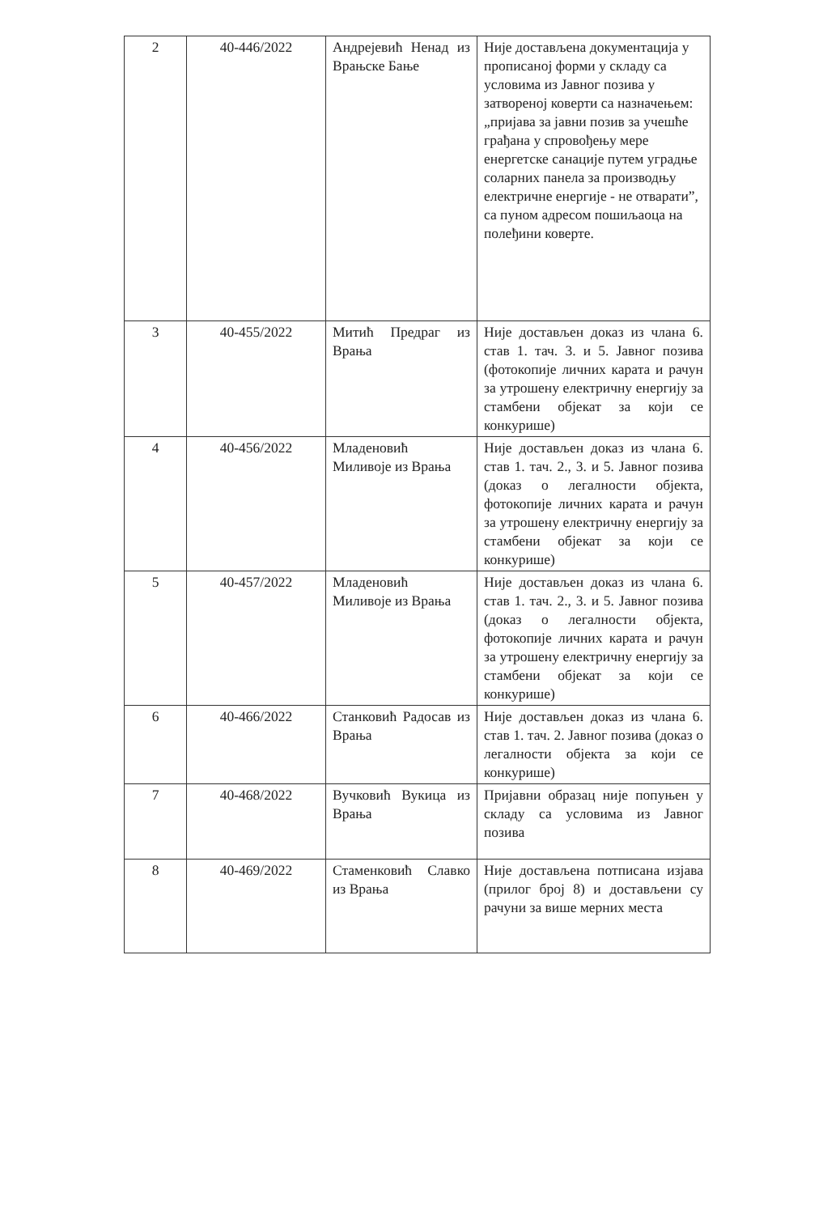| 2 | 40-446/2022 | Андрејевић Ненад из Врањске Бање | Није достављена документација у прописаној форми у складу са условима из Јавног позива у затвореној коверти са назначењем: „пријава за јавни позив за учешће грађана у спровођењу мере енергетске санације путем уградње соларних панела за производњу електричне енергије - не отварати”, са пуном адресом пошиљаоца на полеђини коверте. |
| 3 | 40-455/2022 | Митић Предраг из Врања | Није достављен доказ из члана 6. став 1. тач. 3. и 5. Јавног позива (фотокопије личних карата и рачун за утрошену електричну енергију за стамбени објекат за који се конкурише) |
| 4 | 40-456/2022 | Младеновић Миливоје из Врања | Није достављен доказ из члана 6. став 1. тач. 2., 3. и 5. Јавног позива (доказ о легалности објекта, фотокопије личних карата и рачун за утрошену електричну енергију за стамбени објекат за који се конкурише) |
| 5 | 40-457/2022 | Младеновић Миливоје из Врања | Није достављен доказ из члана 6. став 1. тач. 2., 3. и 5. Јавног позива (доказ о легалности објекта, фотокопије личних карата и рачун за утрошену електричну енергију за стамбени објекат за који се конкурише) |
| 6 | 40-466/2022 | Станковић Радосав из Врања | Није достављен доказ из члана 6. став 1. тач. 2. Јавног позива (доказ о легалности објекта за који се конкурише) |
| 7 | 40-468/2022 | Вучковић Вукица из Врања | Пријавни образац није попуњен у складу са условима из Јавног позива |
| 8 | 40-469/2022 | Стаменковић Славко из Врања | Није достављена потписана изјава (прилог број 8) и достављени су рачуни за више мерних места |